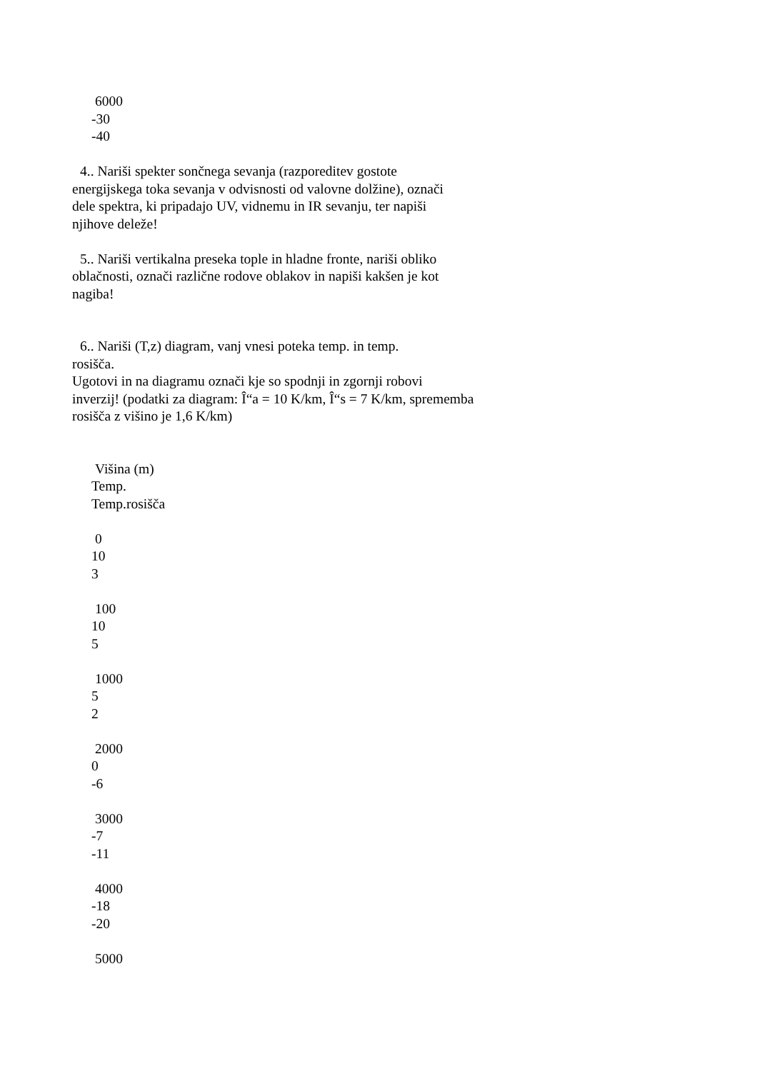6000
-30
-40
4.. Nariši spekter sončnega sevanja (razporeditev gostote
energijskega toka sevanja v odvisnosti od valovne dolžine), označi
dele spektra, ki pripadajo UV, vidnemu in IR sevanju, ter napiši
njihove deleže!
5.. Nariši vertikalna preseka tople in hladne fronte, nariši obliko
oblačnosti, označi različne rodove oblakov in napiši kakšen je kot
nagiba!
6.. Nariši (T,z) diagram, vanj vnesi poteka temp. in temp.
rosišča.
Ugotovi in na diagramu označi kje so spodnji in zgornji robovi
inverzij! (podatki za diagram: Î“a = 10 K/km, Î“s = 7 K/km, sprememba
rosišča z višino je 1,6 K/km)
Višina (m)
Temp.
Temp.rosišča
0
10
3
100
10
5
1000
5
2
2000
0
-6
3000
-7
-11
4000
-18
-20
5000